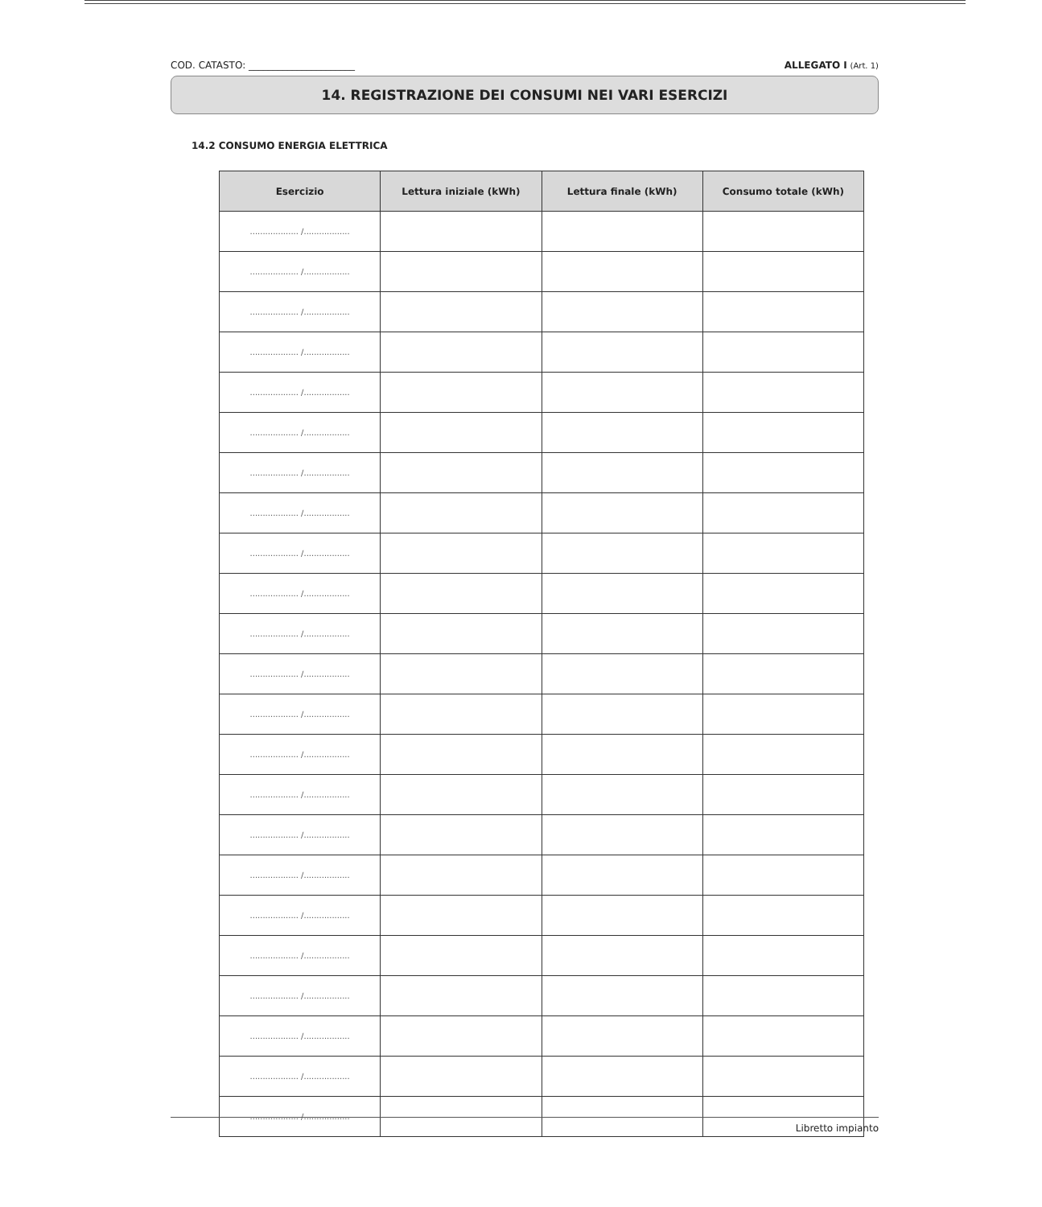COD. CATASTO: ______________________ ALLEGATO I (Art. 1)
14. REGISTRAZIONE DEI CONSUMI NEI VARI ESERCIZI
14.2 CONSUMO ENERGIA ELETTRICA
| Esercizio | Lettura iniziale (kWh) | Lettura finale (kWh) | Consumo totale (kWh) |
| --- | --- | --- | --- |
| ................... /.................. | | | |
| ................... /.................. | | | |
| ................... /.................. | | | |
| ................... /.................. | | | |
| ................... /.................. | | | |
| ................... /.................. | | | |
| ................... /.................. | | | |
| ................... /.................. | | | |
| ................... /.................. | | | |
| ................... /.................. | | | |
| ................... /.................. | | | |
| ................... /.................. | | | |
| ................... /.................. | | | |
| ................... /.................. | | | |
| ................... /.................. | | | |
| ................... /.................. | | | |
| ................... /.................. | | | |
| ................... /.................. | | | |
| ................... /.................. | | | |
| ................... /.................. | | | |
| ................... /.................. | | | |
| ................... /.................. | | | |
| ................... /.................. | | | |
Libretto impianto